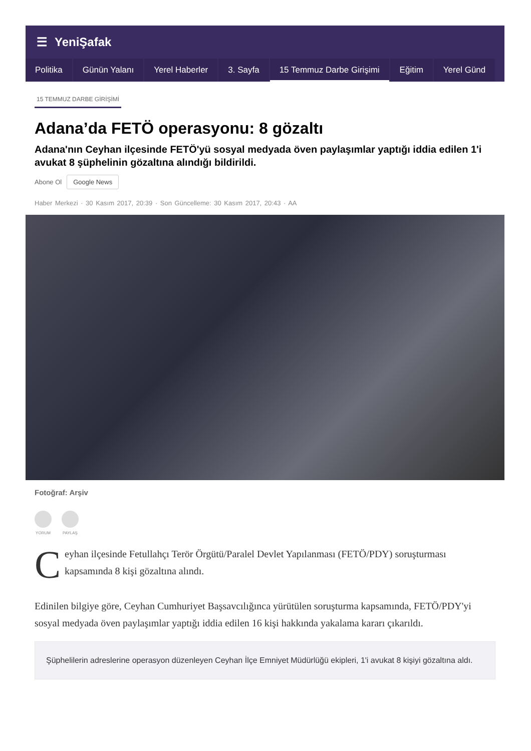☰ YeniŞafak
Politika Günün Yalanı Yerel Haberler 3. Sayfa 15 Temmuz Darbe Girişimi Eğitim Yerel Günd
15 TEMMUZ DARBE GİRİŞİMİ
Adana’da FETÖ operasyonu: 8 gözaltı
Adana'nın Ceyhan ilçesinde FETÖ'yü sosyal medyada öven paylaşımlar yaptığı iddia edilen 1'i avukat 8 şüphelinin gözaltına alındığı bildirildi.
Abone Ol Google News
Haber Merkezi · 30 Kasım 2017, 20:39 · Son Güncelleme: 30 Kasım 2017, 20:43 · AA
Fotoğraf: Arşiv
YORUM PAYLAŞ
Ceyhan ilçesinde Fetullahçı Terör Örgütü/Paralel Devlet Yapılanması (FETÖ/PDY) soruşturması kapsamında 8 kişi gözaltına alındı.
Edinilen bilgiye göre, Ceyhan Cumhuriyet Başsavcılığınca yürütülen soruşturma kapsamında, FETÖ/PDY'yi sosyal medyada öven paylaşımlar yaptığı iddia edilen 16 kişi hakkında yakalama kararı çıkarıldı.
Şüphelilerin adreslerine operasyon düzenleyen Ceyhan İlçe Emniyet Müdürlüğü ekipleri, 1'i avukat 8 kişiyi gözaltına aldı.